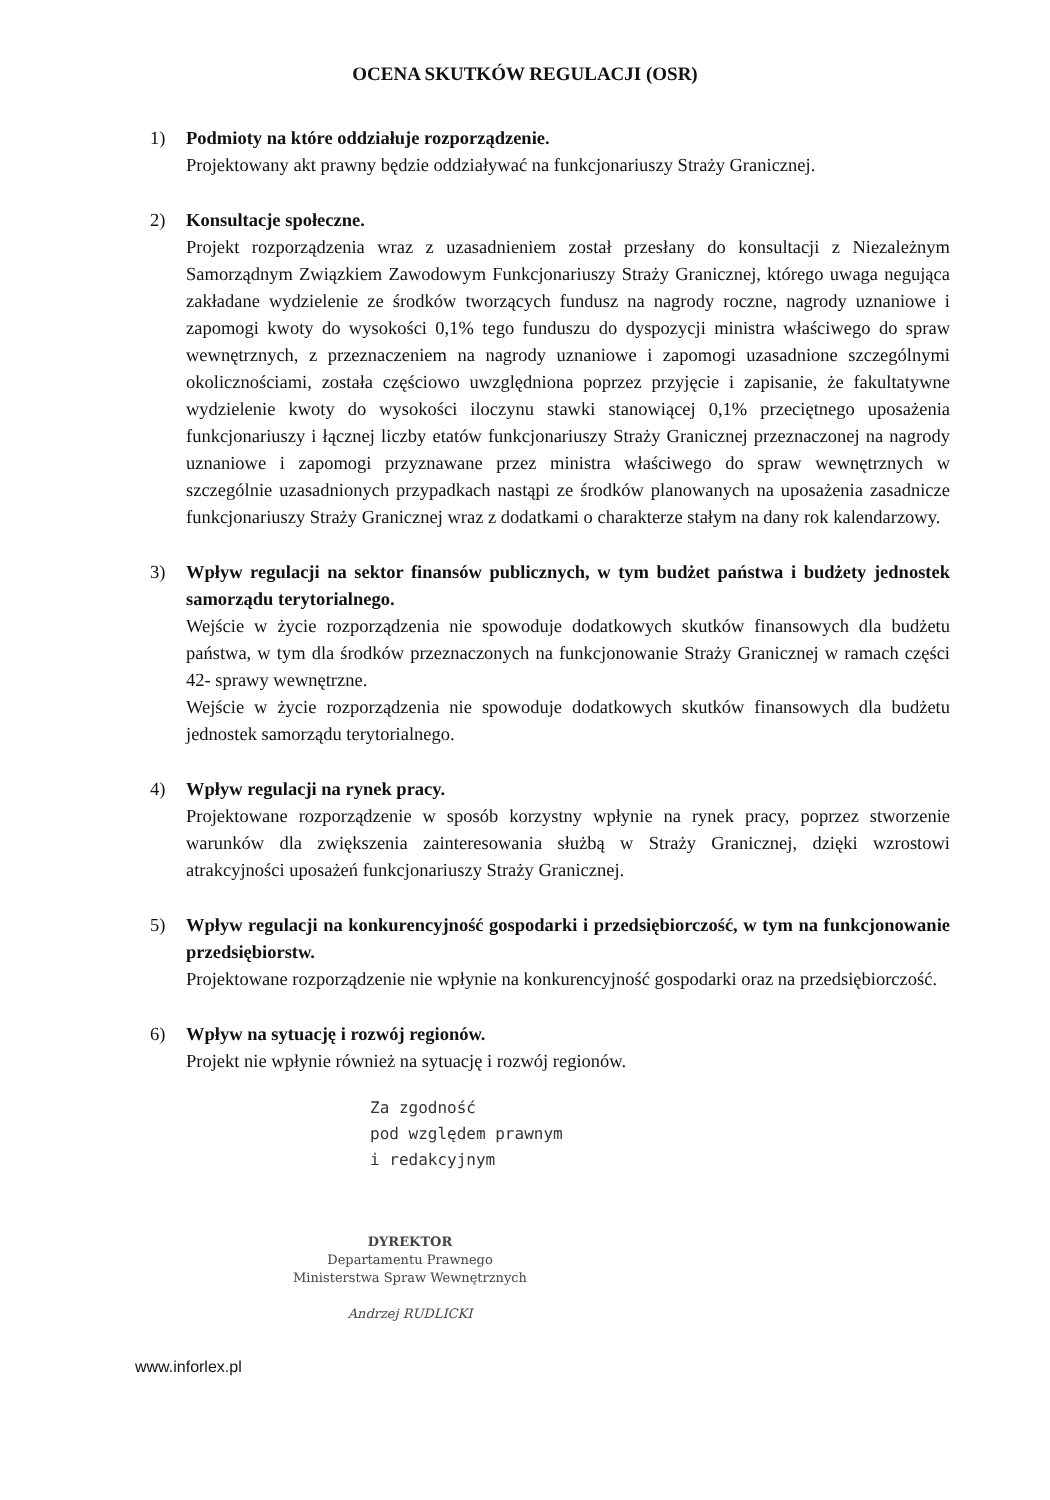OCENA SKUTKÓW REGULACJI (OSR)
1) Podmioty na które oddziałuje rozporządzenie.
Projektowany akt prawny będzie oddziaływać na funkcjonariuszy Straży Granicznej.
2) Konsultacje społeczne.
Projekt rozporządzenia wraz z uzasadnieniem został przesłany do konsultacji z Niezależnym Samorządnym Związkiem Zawodowym Funkcjonariuszy Straży Granicznej, którego uwaga negująca zakładane wydzielenie ze środków tworzących fundusz na nagrody roczne, nagrody uznaniowe i zapomogi kwoty do wysokości 0,1% tego funduszu do dyspozycji ministra właściwego do spraw wewnętrznych, z przeznaczeniem na nagrody uznaniowe i zapomogi uzasadnione szczególnymi okolicznościami, została częściowo uwzględniona poprzez przyjęcie i zapisanie, że fakultatywne wydzielenie kwoty do wysokości iloczynu stawki stanowiącej 0,1% przeciętnego uposażenia funkcjonariuszy i łącznej liczby etatów funkcjonariuszy Straży Granicznej przeznaczonej na nagrody uznaniowe i zapomogi przyznawane przez ministra właściwego do spraw wewnętrznych w szczególnie uzasadnionych przypadkach nastąpi ze środków planowanych na uposażenia zasadnicze funkcjonariuszy Straży Granicznej wraz z dodatkami o charakterze stałym na dany rok kalendarzowy.
3) Wpływ regulacji na sektor finansów publicznych, w tym budżet państwa i budżety jednostek samorządu terytorialnego.
Wejście w życie rozporządzenia nie spowoduje dodatkowych skutków finansowych dla budżetu państwa, w tym dla środków przeznaczonych na funkcjonowanie Straży Granicznej w ramach części 42- sprawy wewnętrzne.
Wejście w życie rozporządzenia nie spowoduje dodatkowych skutków finansowych dla budżetu jednostek samorządu terytorialnego.
4) Wpływ regulacji na rynek pracy.
Projektowane rozporządzenie w sposób korzystny wpłynie na rynek pracy, poprzez stworzenie warunków dla zwiększenia zainteresowania służbą w Straży Granicznej, dzięki wzrostowi atrakcyjności uposażeń funkcjonariuszy Straży Granicznej.
5) Wpływ regulacji na konkurencyjność gospodarki i przedsiębiorczość, w tym na funkcjonowanie przedsiębiorstw.
Projektowane rozporządzenie nie wpłynie na konkurencyjność gospodarki oraz na przedsiębiorczość.
6) Wpływ na sytuację i rozwój regionów.
Projekt nie wpłynie również na sytuację i rozwój regionów.
Za zgodność
pod względem prawnym
i redakcyjnym
DYREKTOR
Departamentu Prawnego
Ministerstwa Spraw Wewnętrznych
Andrzej RUDLICKI
www.inforlex.pl